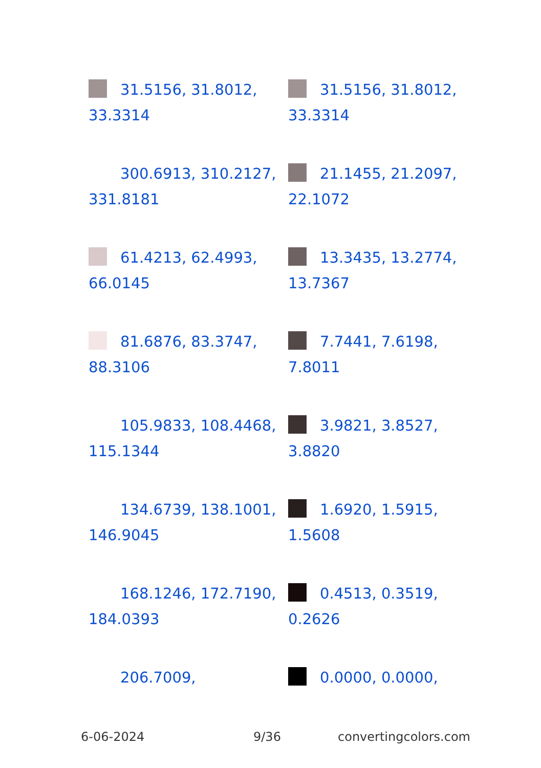31.5156, 31.8012, 33.3314
31.5156, 31.8012, 33.3314
300.6913, 310.2127, 331.8181
21.1455, 21.2097, 22.1072
61.4213, 62.4993, 66.0145
13.3435, 13.2774, 13.7367
81.6876, 83.3747, 88.3106
7.7441, 7.6198, 7.8011
105.9833, 108.4468, 115.1344
3.9821, 3.8527, 3.8820
134.6739, 138.1001, 146.9045
1.6920, 1.5915, 1.5608
168.1246, 172.7190, 184.0393
0.4513, 0.3519, 0.2626
206.7009,
0.0000, 0.0000,
6-06-2024 9/36 convertingcolors.com